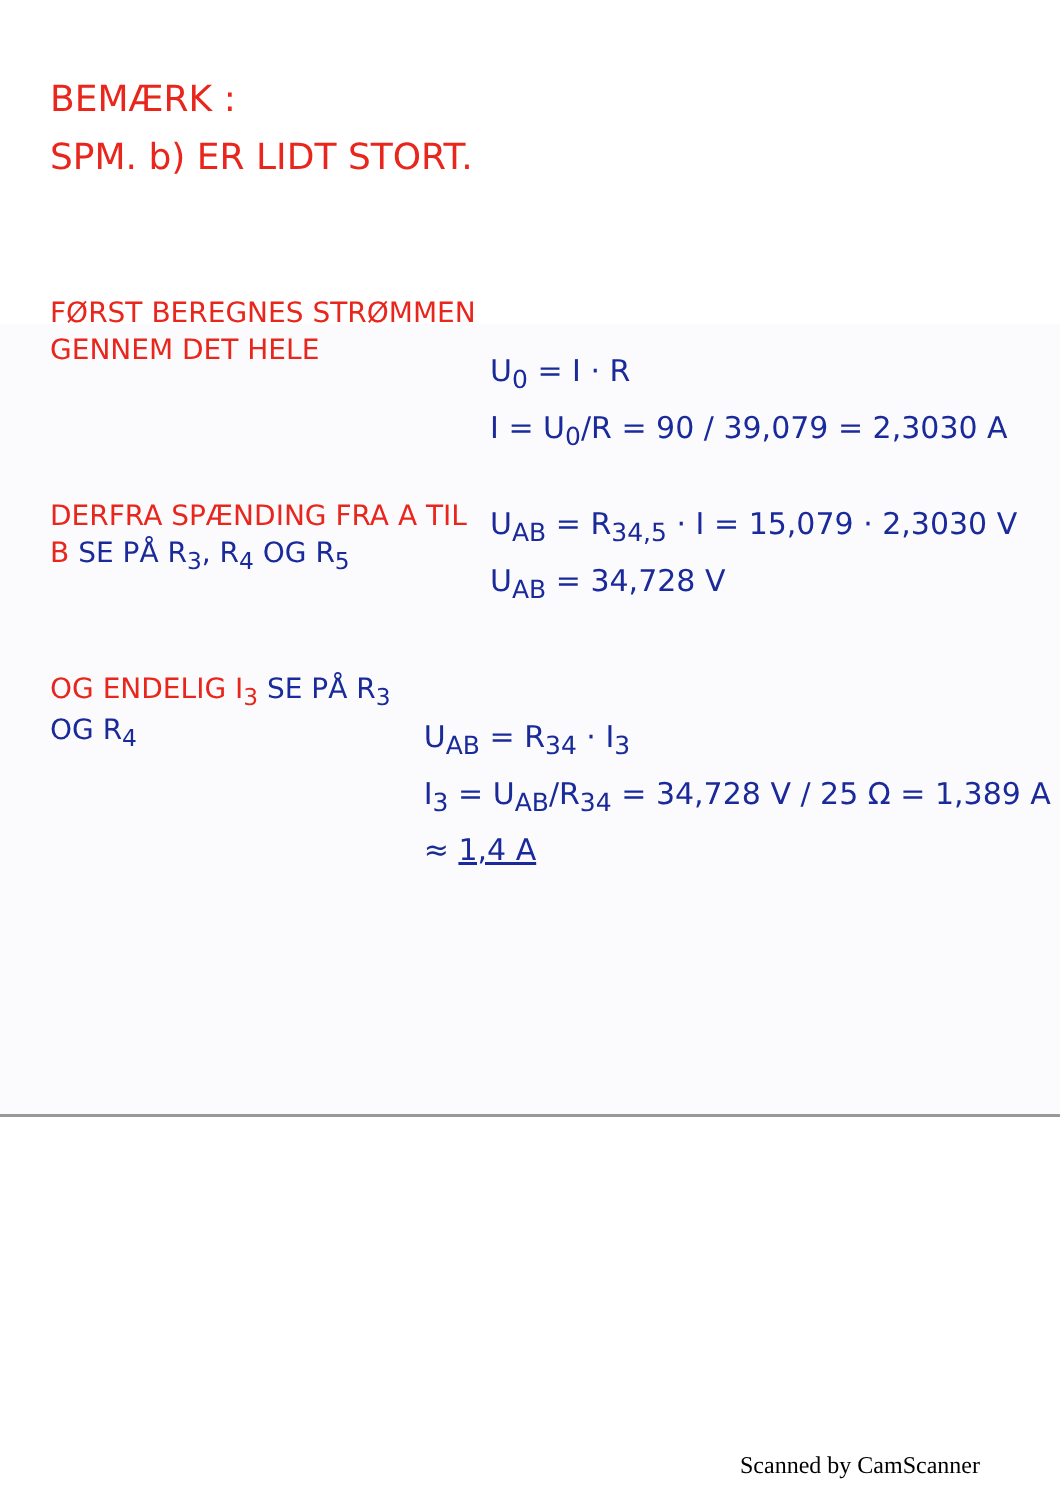BEMÆRK :
SPM. b) ER LIDT STORT.
FØRST BEREGNES STRØMMEN GENNEM DET HELE
U<sub>0</sub> = I · R
I = U<sub>0</sub>/R = 90 / 39,079 = 2,3030 A
DERFRA SPÆNDING FRA A TIL B SE PÅ R<sub>3</sub>, R<sub>4</sub> OG R<sub>5</sub>
U<sub>AB</sub> = R<sub>34,5</sub> · I = 15,079 · 2,3030 V
U<sub>AB</sub> = 34,728 V
OG ENDELIG I<sub>3</sub> SE PÅ R<sub>3</sub> OG R<sub>4</sub>
U<sub>AB</sub> = R<sub>34</sub> · I<sub>3</sub>
I<sub>3</sub> = U<sub>AB</sub>/R<sub>34</sub> = 34,728 V / 25 Ω = 1,389 A ≈ 1,4 A
Scanned by CamScanner